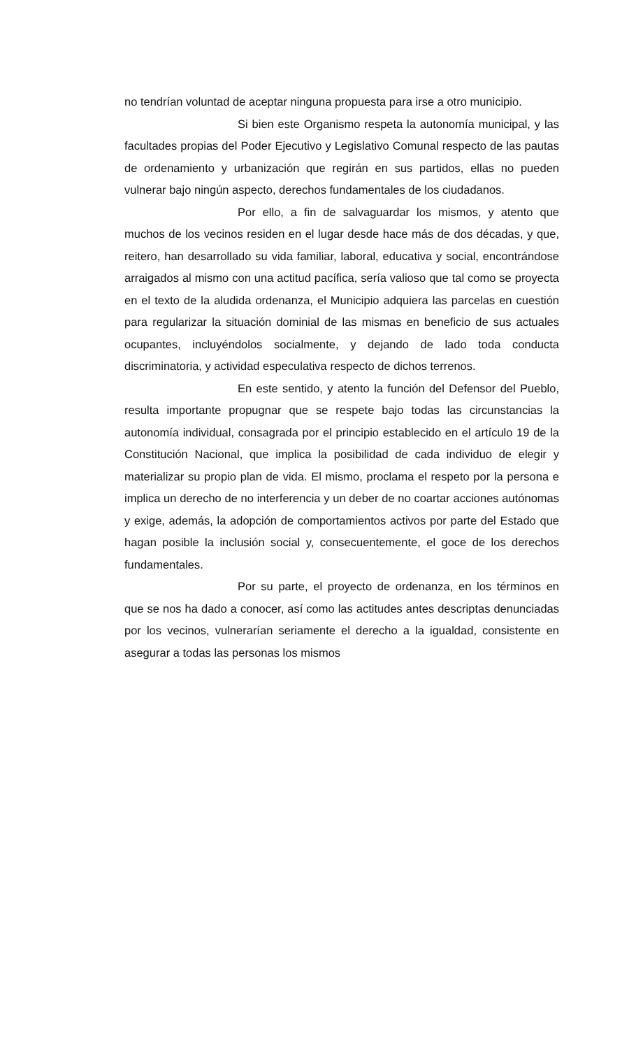no tendrían voluntad de aceptar ninguna propuesta para irse a otro municipio.
Si bien este Organismo respeta la autonomía municipal, y las facultades propias del Poder Ejecutivo y Legislativo Comunal respecto de las pautas de ordenamiento y urbanización que regirán en sus partidos, ellas no pueden vulnerar bajo ningún aspecto, derechos fundamentales de los ciudadanos.
Por ello, a fin de salvaguardar los mismos, y atento que muchos de los vecinos residen en el lugar desde hace más de dos décadas, y que, reitero, han desarrollado su vida familiar, laboral, educativa y social, encontrándose arraigados al mismo con una actitud pacífica, sería valioso que tal como se proyecta en el texto de la aludida ordenanza, el Municipio adquiera las parcelas en cuestión para regularizar la situación dominial de las mismas en beneficio de sus actuales ocupantes, incluyéndolos socialmente, y dejando de lado toda conducta discriminatoria, y actividad especulativa respecto de dichos terrenos.
En este sentido, y atento la función del Defensor del Pueblo, resulta importante propugnar que se respete bajo todas las circunstancias la autonomía individual, consagrada por el principio establecido en el artículo 19 de la Constitución Nacional, que implica la posibilidad de cada individuo de elegir y materializar su propio plan de vida. El mismo, proclama el respeto por la persona e implica un derecho de no interferencia y un deber de no coartar acciones autónomas y exige, además, la adopción de comportamientos activos por parte del Estado que hagan posible la inclusión social y, consecuentemente, el goce de los derechos fundamentales.
Por su parte, el proyecto de ordenanza, en los términos en que se nos ha dado a conocer, así como las actitudes antes descriptas denunciadas por los vecinos, vulnerarían seriamente el derecho a la igualdad, consistente en asegurar a todas las personas los mismos